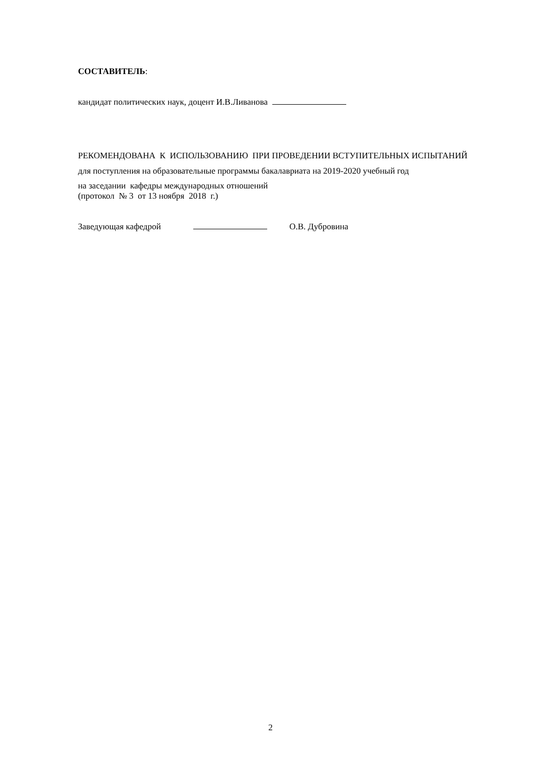СОСТАВИТЕЛЬ:
кандидат политических наук, доцент И.В.Ливанова
РЕКОМЕНДОВАНА К ИСПОЛЬЗОВАНИЮ ПРИ ПРОВЕДЕНИИ ВСТУПИТЕЛЬНЫХ ИСПЫТАНИЙ для поступления на образовательные программы бакалавриата на 2019-2020 учебный год
на заседании кафедры международных отношений
(протокол № 3 от 13 ноября 2018 г.)
Заведующая кафедрой О.В. Дубровина
2